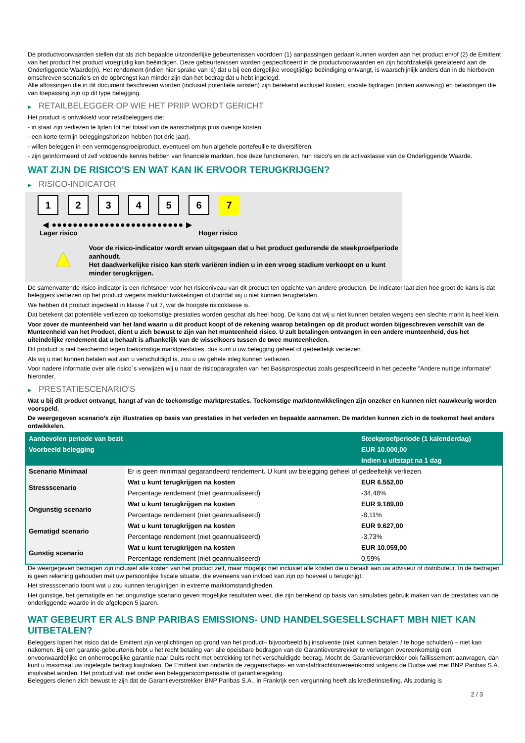De productvoorwaarden stellen dat als zich bepaalde uitzonderlijke gebeurtenissen voordoen (1) aanpassingen gedaan kunnen worden aan het product en/of (2) de Emittent van het product het product vroegtijdig kan beëindigen. Deze gebeurtenissen worden gespecificeerd in de productvoorwaarden en zijn hoofdzakelijk gerelateerd aan de Onderliggende Waarde(n). Het rendement (indien hier sprake van is) dat u bij een dergelijke vroegtijdige beëindiging ontvangt, is waarschijnlijk anders dan in de hierboven omschreven scenario's en de opbrengst kan minder zijn dan het bedrag dat u hebt ingelegd.
Alle aflossingen die in dit document beschreven worden (inclusief potentiële winsten) zijn berekend exclusief kosten, sociale bijdragen (indien aanwezig) en belastingen die van toepassing zijn op dit type belegging.
▶ RETAILBELEGGER OP WIE HET PRIIP WORDT GERICHT
Het product is ontwikkeld voor retailbeleggers die:
- in staat zijn verliezen te lijden tot het totaal van de aanschafprijs plus overige kosten.
- een korte termijn beleggingshorizon hebben (tot drie jaar).
- willen beleggen in een vermogensgroeiproduct, eventueel om hun algehele portefeuille te diversifiëren.
- zijn geïnformeerd of zelf voldoende kennis hebben van financiële markten, hoe deze functioneren, hun risico's en de activaklasse van de Onderliggende Waarde.
WAT ZIJN DE RISICO'S EN WAT KAN IK ERVOOR TERUGKRIJGEN?
▶ RISICO-INDICATOR
1234567
◀ ●●●●●●●●●●●●●●●●●●●●●●●●● ▶
Lager risico Hoger risico
▲
Voor de risico-indicator wordt ervan uitgegaan dat u het product gedurende de steekproefperiode aanhoudt.
Het daadwerkelijke risico kan sterk variëren indien u in een vroeg stadium verkoopt en u kunt minder terugkrijgen.
De samenvattende risico-indicator is een richtsnoer voor het risiconiveau van dit product ten opzichte van andere producten. De indicator laat zien hoe groot de kans is dat beleggers verliezen op het product wegens marktontwikkelingen of doordat wij u niet kunnen terugbetalen.
We hebben dit product ingedeeld in klasse 7 uit 7, wat de hoogste risicoklasse is.
Dat betekent dat potentiële verliezen op toekomstige prestaties worden geschat als heel hoog. De kans dat wij u niet kunnen betalen wegens een slechte markt is heel klein.
Voor zover de munteenheid van het land waarin u dit product koopt of de rekening waarop betalingen op dit product worden bijgeschreven verschilt van de Munteenheid van het Product, dient u zich bewust te zijn van het munteenheid risico. U zult betalingen ontvangen in een andere munteenheid, dus het uiteindelijke rendement dat u behaalt is afhankelijk van de wisselkoers tussen de twee munteenheden.
Dit product is niet beschermd tegen toekomstige marktprestaties, dus kunt u uw belegging geheel of gedeeltelijk verliezen.
Als wij u niet kunnen betalen wat aan u verschuldigd is, zou u uw gehele inleg kunnen verliezen.
Voor nadere informatie over alle risico´s verwijzen wij u naar de risicoparagrafen van het Basisprospectus zoals gespecificeerd in het gedeelte "Andere nuttige informatie" hieronder.
▶ PRESTATIESCENARIO'S
Wat u bij dit product ontvangt, hangt af van de toekomstige marktprestaties. Toekomstige marktontwikkelingen zijn onzeker en kunnen niet nauwkeurig worden voorspeld.
De weergegeven scenario’s zijn illustraties op basis van prestaties in het verleden en bepaalde aannamen. De markten kunnen zich in de toekomst heel anders ontwikkelen.
| Aanbevolen periode van bezit | | Steekproefperiode (1 kalenderdag) |
| Voorbeeld belegging | | EUR 10.000,00 |
| | | Indien u uitstapt na 1 dag |
| Scenario Minimaal | Er is geen minimaal gegarandeerd rendement. U kunt uw belegging geheel of gedeeltelijk verliezen. | |
| Stressscenario | Wat u kunt terugkrijgen na kosten | EUR 6.552,00 |
| | Percentage rendement (niet geannualiseerd) | -34,48% |
| Ongunstig scenario | Wat u kunt terugkrijgen na kosten | EUR 9.189,00 |
| | Percentage rendement (niet geannualiseerd) | -8,11% |
| Gematigd scenario | Wat u kunt terugkrijgen na kosten | EUR 9.627,00 |
| | Percentage rendement (niet geannualiseerd) | -3,73% |
| Gunstig scenario | Wat u kunt terugkrijgen na kosten | EUR 10.059,00 |
| | Percentage rendement (niet geannualiseerd) | 0,59% |
De weergegeven bedragen zijn inclusief alle kosten van het product zelf, maar mogelijk niet inclusief alle kosten die u betaalt aan uw adviseur of distributeur. In de bedragen is geen rekening gehouden met uw persoonlijke fiscale situatie, die eveneens van invloed kan zijn op hoeveel u terugkrijgt.
Het stressscenario toont wat u zou kunnen terugkrijgen in extreme marktomstandigheden.
Het gunstige, het gematigde en het ongunstige scenario geven mogelijke resultaten weer, die zijn berekend op basis van simulaties gebruik maken van de prestaties van de onderliggende waarde in de afgelopen 5 jaaren.
WAT GEBEURT ER ALS BNP PARIBAS EMISSIONS- UND HANDELSGESELLSCHAFT MBH NIET KAN UITBETALEN?
Beleggers lopen het risico dat de Emittent zijn verplichtingen op grond van het product– bijvoorbeeld bij insolventie (niet kunnen betalen / te hoge schulden) – niet kan nakomen. Bij een garantie-gebeurtenis hebt u het recht betaling van alle opeisbare bedragen van de Garantieverstrekker te verlangen overeenkomstig een onvoorwaardelijke en onherroepelijke garantie naar Duits recht met betrekking tot het verschuldigde bedrag. Mocht de Garantieverstrekker ook faillissement aanvragen, dan kunt u maximaal uw ingelegde bedrag kwijtraken. De Emittent kan ondanks de zeggenschaps- en winstafdrachtsovereenkomst volgens de Duitse wet met BNP Paribas S.A. insolvabel worden. Het product valt niet onder een beleggerscompensatie of garantieregeling.
Beleggers dienen zich bewust te zijn dat de Garantieverstrekker BNP Paribas S.A., in Frankrijk een vergunning heeft als kredietinstelling. Als zodanig is
2 / 3